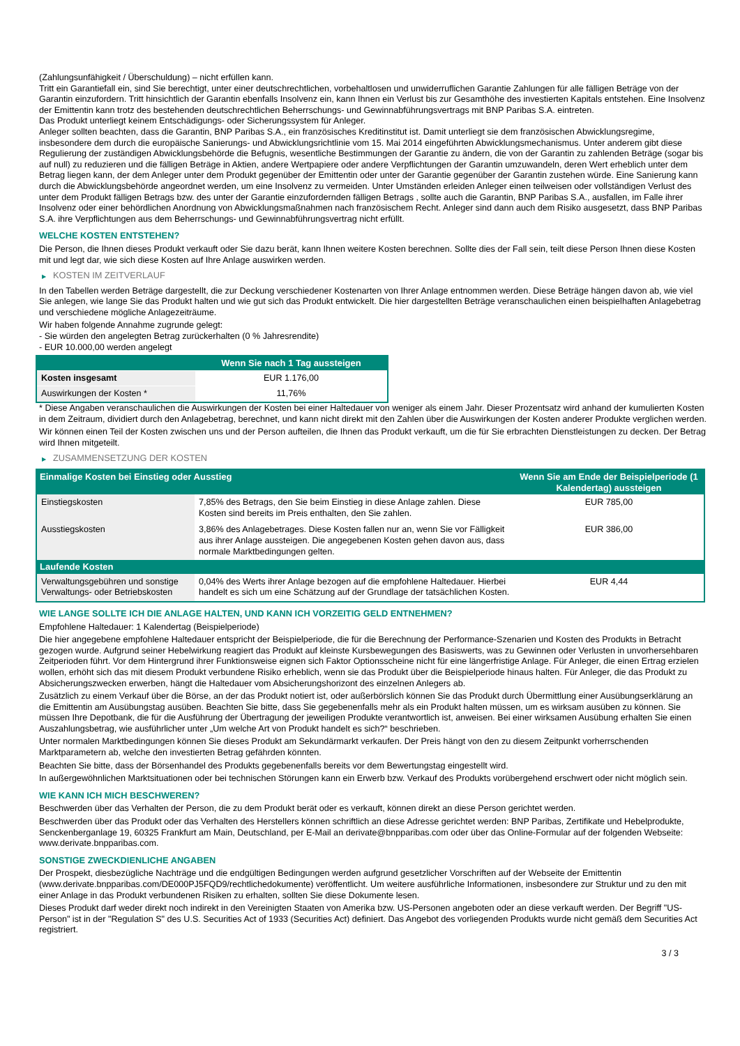(Zahlungsunfähigkeit / Überschuldung) – nicht erfüllen kann.
Tritt ein Garantiefall ein, sind Sie berechtigt, unter einer deutschrechtlichen, vorbehaltlosen und unwiderruflichen Garantie Zahlungen für alle fälligen Beträge von der Garantin einzufordern. Tritt hinsichtlich der Garantin ebenfalls Insolvenz ein, kann Ihnen ein Verlust bis zur Gesamthöhe des investierten Kapitals entstehen. Eine Insolvenz der Emittentin kann trotz des bestehenden deutschrechtlichen Beherrschungs- und Gewinnabführungsvertrags mit BNP Paribas S.A. eintreten.
Das Produkt unterliegt keinem Entschädigungs- oder Sicherungssystem für Anleger.
Anleger sollten beachten, dass die Garantin, BNP Paribas S.A., ein französisches Kreditinstitut ist. Damit unterliegt sie dem französischen Abwicklungsregime, insbesondere dem durch die europäische Sanierungs- und Abwicklungsrichtlinie vom 15. Mai 2014 eingeführten Abwicklungsmechanismus. Unter anderem gibt diese Regulierung der zuständigen Abwicklungsbehörde die Befugnis, wesentliche Bestimmungen der Garantie zu ändern, die von der Garantin zu zahlenden Beträge (sogar bis auf null) zu reduzieren und die fälligen Beträge in Aktien, andere Wertpapiere oder andere Verpflichtungen der Garantin umzuwandeln, deren Wert erheblich unter dem Betrag liegen kann, der dem Anleger unter dem Produkt gegenüber der Emittentin oder unter der Garantie gegenüber der Garantin zustehen würde. Eine Sanierung kann durch die Abwicklungsbehörde angeordnet werden, um eine Insolvenz zu vermeiden. Unter Umständen erleiden Anleger einen teilweisen oder vollständigen Verlust des unter dem Produkt fälligen Betrags bzw. des unter der Garantie einzufordernden fälligen Betrags , sollte auch die Garantin, BNP Paribas S.A., ausfallen, im Falle ihrer Insolvenz oder einer behördlichen Anordnung von Abwicklungsmaßnahmen nach französischem Recht. Anleger sind dann auch dem Risiko ausgesetzt, dass BNP Paribas S.A. ihre Verpflichtungen aus dem Beherrschungs- und Gewinnabführungsvertrag nicht erfüllt.
WELCHE KOSTEN ENTSTEHEN?
Die Person, die Ihnen dieses Produkt verkauft oder Sie dazu berät, kann Ihnen weitere Kosten berechnen. Sollte dies der Fall sein, teilt diese Person Ihnen diese Kosten mit und legt dar, wie sich diese Kosten auf Ihre Anlage auswirken werden.
▶ KOSTEN IM ZEITVERLAUF
In den Tabellen werden Beträge dargestellt, die zur Deckung verschiedener Kostenarten von Ihrer Anlage entnommen werden. Diese Beträge hängen davon ab, wie viel Sie anlegen, wie lange Sie das Produkt halten und wie gut sich das Produkt entwickelt. Die hier dargestellten Beträge veranschaulichen einen beispielhaften Anlagebetrag und verschiedene mögliche Anlagezeiträume.
Wir haben folgende Annahme zugrunde gelegt:
- Sie würden den angelegten Betrag zurückerhalten (0 % Jahresrendite)
- EUR 10.000,00 werden angelegt
| | Wenn Sie nach 1 Tag aussteigen |
| --- | --- |
| Kosten insgesamt | EUR 1.176,00 |
| Auswirkungen der Kosten * | 11,76% |
* Diese Angaben veranschaulichen die Auswirkungen der Kosten bei einer Haltedauer von weniger als einem Jahr. Dieser Prozentsatz wird anhand der kumulierten Kosten in dem Zeitraum, dividiert durch den Anlagebetrag, berechnet, und kann nicht direkt mit den Zahlen über die Auswirkungen der Kosten anderer Produkte verglichen werden.
Wir können einen Teil der Kosten zwischen uns und der Person aufteilen, die Ihnen das Produkt verkauft, um die für Sie erbrachten Dienstleistungen zu decken. Der Betrag wird Ihnen mitgeteilt.
▶ ZUSAMMENSETZUNG DER KOSTEN
| Einmalige Kosten bei Einstieg oder Ausstieg | | Wenn Sie am Ende der Beispielperiode (1 Kalendertag) aussteigen |
| --- | --- | --- |
| Einstiegskosten | 7,85% des Betrags, den Sie beim Einstieg in diese Anlage zahlen. Diese Kosten sind bereits im Preis enthalten, den Sie zahlen. | EUR 785,00 |
| Ausstiegskosten | 3,86% des Anlagebetrages. Diese Kosten fallen nur an, wenn Sie vor Fälligkeit aus ihrer Anlage aussteigen. Die angegebenen Kosten gehen davon aus, dass normale Marktbedingungen gelten. | EUR 386,00 |
| Laufende Kosten | | |
| Verwaltungsgebühren und sonstige Verwaltungs- oder Betriebskosten | 0,04% des Werts ihrer Anlage bezogen auf die empfohlene Haltedauer. Hierbei handelt es sich um eine Schätzung auf der Grundlage der tatsächlichen Kosten. | EUR 4,44 |
WIE LANGE SOLLTE ICH DIE ANLAGE HALTEN, UND KANN ICH VORZEITIG GELD ENTNEHMEN?
Empfohlene Haltedauer: 1 Kalendertag (Beispielperiode)
Die hier angegebene empfohlene Haltedauer entspricht der Beispielperiode, die für die Berechnung der Performance-Szenarien und Kosten des Produkts in Betracht gezogen wurde. Aufgrund seiner Hebelwirkung reagiert das Produkt auf kleinste Kursbewegungen des Basiswerts, was zu Gewinnen oder Verlusten in unvorhersehbaren Zeitperioden führt. Vor dem Hintergrund ihrer Funktionsweise eignen sich Faktor Optionsscheine nicht für eine längerfristige Anlage. Für Anleger, die einen Ertrag erzielen wollen, erhöht sich das mit diesem Produkt verbundene Risiko erheblich, wenn sie das Produkt über die Beispielperiode hinaus halten. Für Anleger, die das Produkt zu Absicherungszwecken erwerben, hängt die Haltedauer vom Absicherungshorizont des einzelnen Anlegers ab.
Zusätzlich zu einem Verkauf über die Börse, an der das Produkt notiert ist, oder außerbörslich können Sie das Produkt durch Übermittlung einer Ausübungserklärung an die Emittentin am Ausübungstag ausüben. Beachten Sie bitte, dass Sie gegebenenfalls mehr als ein Produkt halten müssen, um es wirksam ausüben zu können. Sie müssen Ihre Depotbank, die für die Ausführung der Übertragung der jeweiligen Produkte verantwortlich ist, anweisen. Bei einer wirksamen Ausübung erhalten Sie einen Auszahlungsbetrag, wie ausführlicher unter „Um welche Art von Produkt handelt es sich?“ beschrieben.
Unter normalen Marktbedingungen können Sie dieses Produkt am Sekundärmarkt verkaufen. Der Preis hängt von den zu diesem Zeitpunkt vorherrschenden Marktparametern ab, welche den investierten Betrag gefährden könnten.
Beachten Sie bitte, dass der Börsenhandel des Produkts gegebenenfalls bereits vor dem Bewertungstag eingestellt wird.
In außergewöhnlichen Marktsituationen oder bei technischen Störungen kann ein Erwerb bzw. Verkauf des Produkts vorübergehend erschwert oder nicht möglich sein.
WIE KANN ICH MICH BESCHWEREN?
Beschwerden über das Verhalten der Person, die zu dem Produkt berät oder es verkauft, können direkt an diese Person gerichtet werden.
Beschwerden über das Produkt oder das Verhalten des Herstellers können schriftlich an diese Adresse gerichtet werden: BNP Paribas, Zertifikate und Hebelprodukte, Senckenberganlage 19, 60325 Frankfurt am Main, Deutschland, per E-Mail an derivate@bnpparibas.com oder über das Online-Formular auf der folgenden Webseite: www.derivate.bnpparibas.com.
SONSTIGE ZWECKDIENLICHE ANGABEN
Der Prospekt, diesbezügliche Nachträge und die endgültigen Bedingungen werden aufgrund gesetzlicher Vorschriften auf der Webseite der Emittentin (www.derivate.bnpparibas.com/DE000PJ5FQD9/rechtlichedokumente) veröffentlicht. Um weitere ausführliche Informationen, insbesondere zur Struktur und zu den mit einer Anlage in das Produkt verbundenen Risiken zu erhalten, sollten Sie diese Dokumente lesen.
Dieses Produkt darf weder direkt noch indirekt in den Vereinigten Staaten von Amerika bzw. US-Personen angeboten oder an diese verkauft werden. Der Begriff "US-Person" ist in der "Regulation S" des U.S. Securities Act of 1933 (Securities Act) definiert. Das Angebot des vorliegenden Produkts wurde nicht gemäß dem Securities Act registriert.
3 / 3